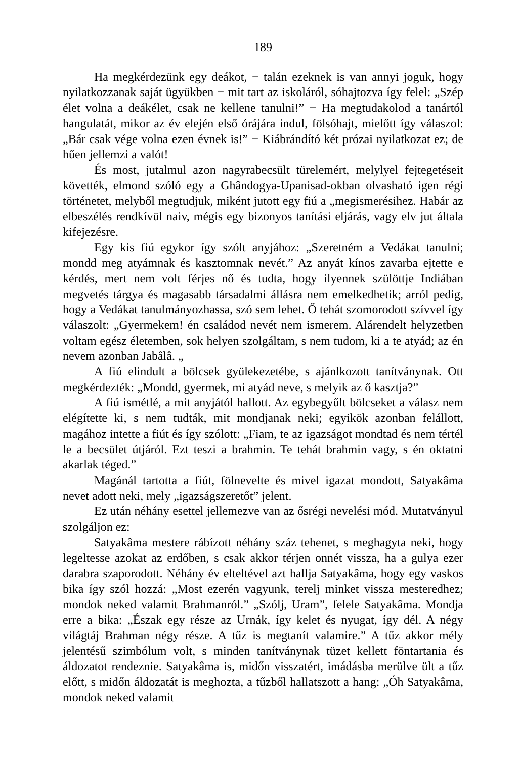189
Ha megkérdezünk egy deákot, − talán ezeknek is van annyi joguk, hogy nyilatkozzanak saját ügyükben − mit tart az iskoláról, sóhajtozva így felel: „Szép élet volna a deákélet, csak ne kellene tanulni!” − Ha megtudakolod a tanártól hangulatát, mikor az év elején első órájára indul, fölsóhajt, mielőtt így válaszol: „Bár csak vége volna ezen évnek is!” − Kiábrándító két prózai nyilatkozat ez; de hűen jellemzi a valót!
És most, jutalmul azon nagyrabecsült türelemért, melylyel fejtegetéseit követték, elmond szóló egy a Ghândogya-Upanisad-okban olvasható igen régi történetet, melyből megtudjuk, miként jutott egy fiú a „megismerésihez. Habár az elbeszélés rendkívül naiv, mégis egy bizonyos tanítási eljárás, vagy elv jut általa kifejezésre.
Egy kis fiú egykor így szólt anyjához: „Szeretném a Vedákat tanulni; mondd meg atyámnak és kasztomnak nevét.” Az anyát kínos zavarba ejtette e kérdés, mert nem volt férjes nő és tudta, hogy ilyennek szülöttje Indiában megvetés tárgya és magasabb társadalmi állásra nem emelkedhetik; arról pedig, hogy a Vedákat tanulmányozhassa, szó sem lehet. Ő tehát szomorodott szívvel így válaszolt: „Gyermekem! én családod nevét nem ismerem. Alárendelt helyzetben voltam egész életemben, sok helyen szolgáltam, s nem tudom, ki a te atyád; az én nevem azonban Jabâlâ. „
A fiú elindult a bölcsek gyülekezetébe, s ajánlkozott tanítványnak. Ott megkérdezték: „Mondd, gyermek, mi atyád neve, s melyik az ő kasztja?”
A fiú ismétlé, a mit anyjától hallott. Az egybegyűlt bölcseket a válasz nem elégítette ki, s nem tudták, mit mondjanak neki; egyikök azonban felállott, magához intette a fiút és így szólott: „Fiam, te az igazságot mondtad és nem tértél le a becsület útjáról. Ezt teszi a brahmin. Te tehát brahmin vagy, s én oktatni akarlak téged.”
Magánál tartotta a fiút, fölnevelte és mivel igazat mondott, Satyakâma nevet adott neki, mely „igazságszeretőt” jelent.
Ez után néhány esettel jellemezve van az ősrégi nevelési mód. Mutatványul szolgáljon ez:
Satyakâma mestere rábízott néhány száz tehenet, s meghagyta neki, hogy legeltesse azokat az erdőben, s csak akkor térjen onnét vissza, ha a gulya ezer darabra szaporodott. Néhány év elteltével azt hallja Satyakâma, hogy egy vaskos bika így szól hozzá: „Most ezerén vagyunk, terelj minket vissza mesteredhez; mondok neked valamit Brahmanról.” „Szólj, Uram”, felele Satyakâma. Mondja erre a bika: „Észak egy része az Urnák, így kelet és nyugat, így dél. A négy világtáj Brahman négy része. A tűz is megtanít valamire.” A tűz akkor mély jelentésű szimbólum volt, s minden tanítványnak tüzet kellett föntartania és áldozatot rendeznie. Satyakâma is, midőn visszatért, imádásba merülve ült a tűz előtt, s midőn áldozatát is meghozta, a tűzből hallatszott a hang: „Óh Satyakâma, mondok neked valamit